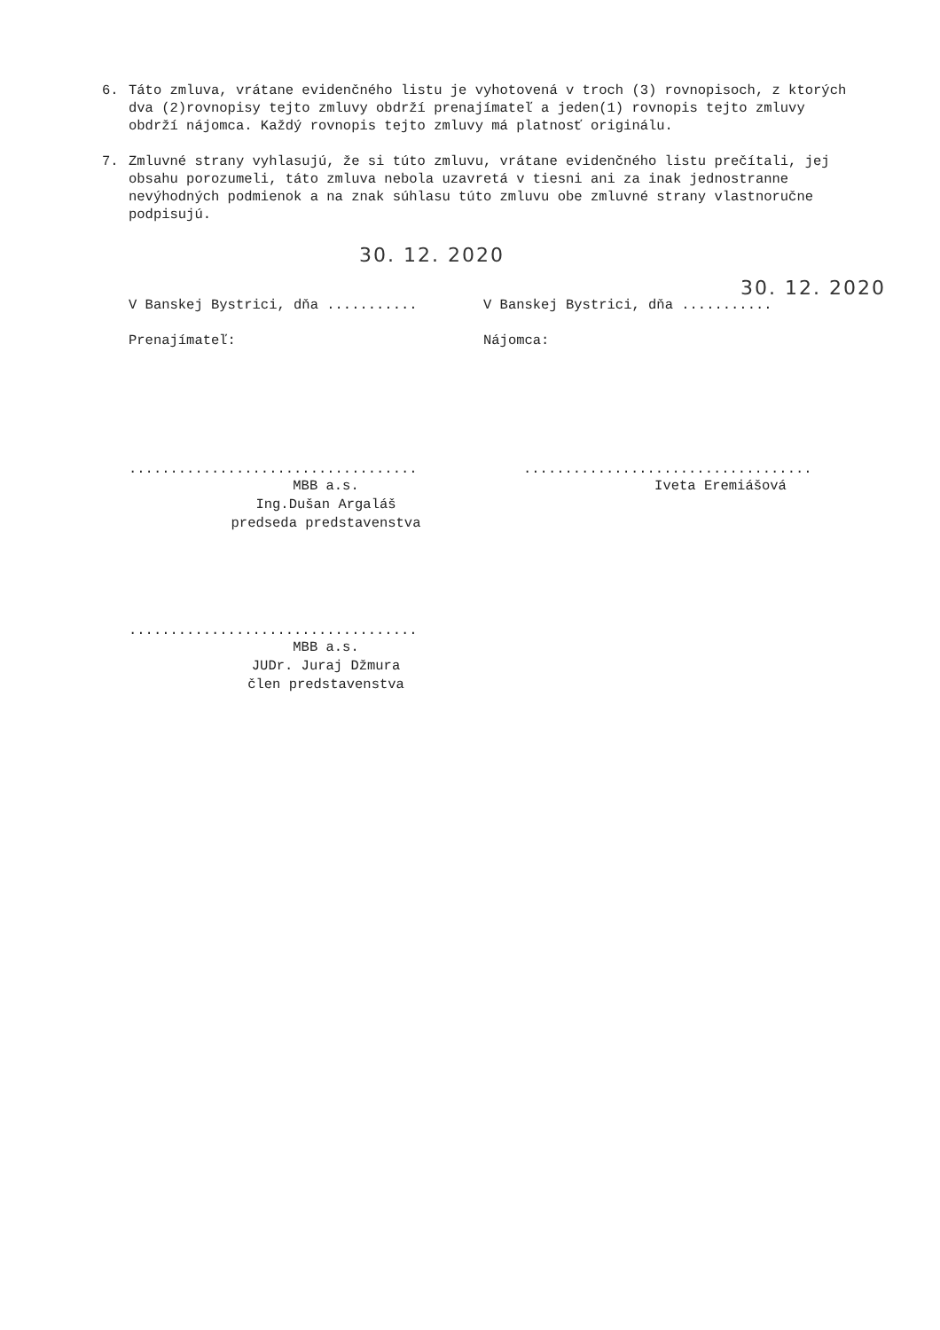6. Táto zmluva, vrátane evidenčného listu je vyhotovená v troch (3) rovnopisoch, z ktorých dva (2)rovnopisy tejto zmluvy obdrží prenajímateľ a jeden(1) rovnopis tejto zmluvy obdrží nájomca. Každý rovnopis tejto zmluvy má platnosť originálu.
7. Zmluvné strany vyhlasujú, že si túto zmluvu, vrátane evidenčného listu prečítali, jej obsahu porozumeli, táto zmluva nebola uzavretá v tiesni ani za inak jednostranne nevýhodných podmienok a na znak súhlasu túto zmluvu obe zmluvné strany vlastnoručne podpisujú.
30. 12. 2020
30. 12. 2020
V Banskej Bystrici, dňa ........... V Banskej Bystrici, dňa ...........
Prenajímateľ: Nájomca:
...................................
MBB a.s.
Ing.Dušan Argaláš
predseda predstavenstva
...................................
Iveta Eremiášová
...................................
MBB a.s.
JUDr. Juraj Džmura
člen predstavenstva